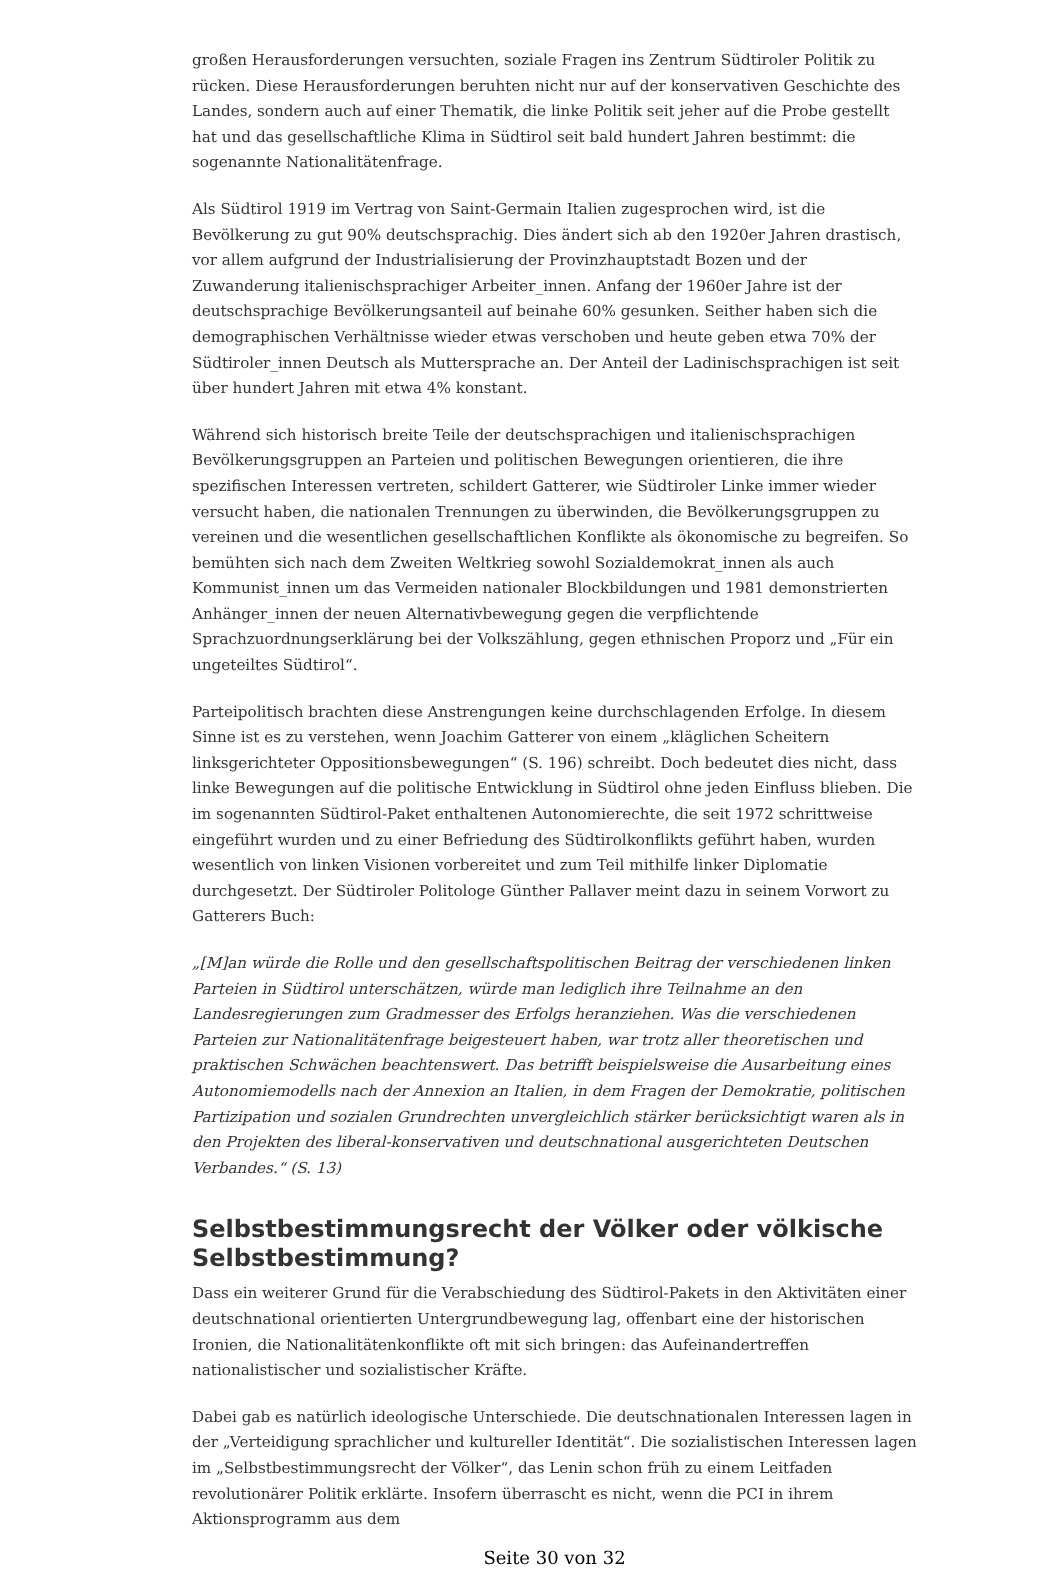großen Herausforderungen versuchten, soziale Fragen ins Zentrum Südtiroler Politik zu rücken. Diese Herausforderungen beruhten nicht nur auf der konservativen Geschichte des Landes, sondern auch auf einer Thematik, die linke Politik seit jeher auf die Probe gestellt hat und das gesellschaftliche Klima in Südtirol seit bald hundert Jahren bestimmt: die sogenannte Nationalitätenfrage.
Als Südtirol 1919 im Vertrag von Saint-Germain Italien zugesprochen wird, ist die Bevölkerung zu gut 90% deutschsprachig. Dies ändert sich ab den 1920er Jahren drastisch, vor allem aufgrund der Industrialisierung der Provinzhauptstadt Bozen und der Zuwanderung italienischsprachiger Arbeiter_innen. Anfang der 1960er Jahre ist der deutschsprachige Bevölkerungsanteil auf beinahe 60% gesunken. Seither haben sich die demographischen Verhältnisse wieder etwas verschoben und heute geben etwa 70% der Südtiroler_innen Deutsch als Muttersprache an. Der Anteil der Ladinischsprachigen ist seit über hundert Jahren mit etwa 4% konstant.
Während sich historisch breite Teile der deutschsprachigen und italienischsprachigen Bevölkerungsgruppen an Parteien und politischen Bewegungen orientieren, die ihre spezifischen Interessen vertreten, schildert Gatterer, wie Südtiroler Linke immer wieder versucht haben, die nationalen Trennungen zu überwinden, die Bevölkerungsgruppen zu vereinen und die wesentlichen gesellschaftlichen Konflikte als ökonomische zu begreifen. So bemühten sich nach dem Zweiten Weltkrieg sowohl Sozialdemokrat_innen als auch Kommunist_innen um das Vermeiden nationaler Blockbildungen und 1981 demonstrierten Anhänger_innen der neuen Alternativbewegung gegen die verpflichtende Sprachzuordnungserklärung bei der Volkszählung, gegen ethnischen Proporz und „Für ein ungeteiltes Südtirol“.
Parteipolitisch brachten diese Anstrengungen keine durchschlagenden Erfolge. In diesem Sinne ist es zu verstehen, wenn Joachim Gatterer von einem „kläglichen Scheitern linksgerichteter Oppositionsbewegungen“ (S. 196) schreibt. Doch bedeutet dies nicht, dass linke Bewegungen auf die politische Entwicklung in Südtirol ohne jeden Einfluss blieben. Die im sogenannten Südtirol-Paket enthaltenen Autonomierechte, die seit 1972 schrittweise eingeführt wurden und zu einer Befriedung des Südtirolkonflikts geführt haben, wurden wesentlich von linken Visionen vorbereitet und zum Teil mithilfe linker Diplomatie durchgesetzt. Der Südtiroler Politologe Günther Pallaver meint dazu in seinem Vorwort zu Gatterers Buch:
„[M]an würde die Rolle und den gesellschaftspolitischen Beitrag der verschiedenen linken Parteien in Südtirol unterschätzen, würde man lediglich ihre Teilnahme an den Landesregierungen zum Gradmesser des Erfolgs heranziehen. Was die verschiedenen Parteien zur Nationalitätenfrage beigesteuert haben, war trotz aller theoretischen und praktischen Schwächen beachtenswert. Das betrifft beispielsweise die Ausarbeitung eines Autonomiemodells nach der Annexion an Italien, in dem Fragen der Demokratie, politischen Partizipation und sozialen Grundrechten unvergleichlich stärker berücksichtigt waren als in den Projekten des liberal-konservativen und deutschnational ausgerichteten Deutschen Verbandes.“ (S. 13)
Selbstbestimmungsrecht der Völker oder völkische Selbstbestimmung?
Dass ein weiterer Grund für die Verabschiedung des Südtirol-Pakets in den Aktivitäten einer deutschnational orientierten Untergrundbewegung lag, offenbart eine der historischen Ironien, die Nationalitätenkonflikte oft mit sich bringen: das Aufeinandertreffen nationalistischer und sozialistischer Kräfte.
Dabei gab es natürlich ideologische Unterschiede. Die deutschnationalen Interessen lagen in der „Verteidigung sprachlicher und kultureller Identität“. Die sozialistischen Interessen lagen im „Selbstbestimmungsrecht der Völker“, das Lenin schon früh zu einem Leitfaden revolutionärer Politik erklärte. Insofern überrascht es nicht, wenn die PCI in ihrem Aktionsprogramm aus dem
Seite 30 von 32